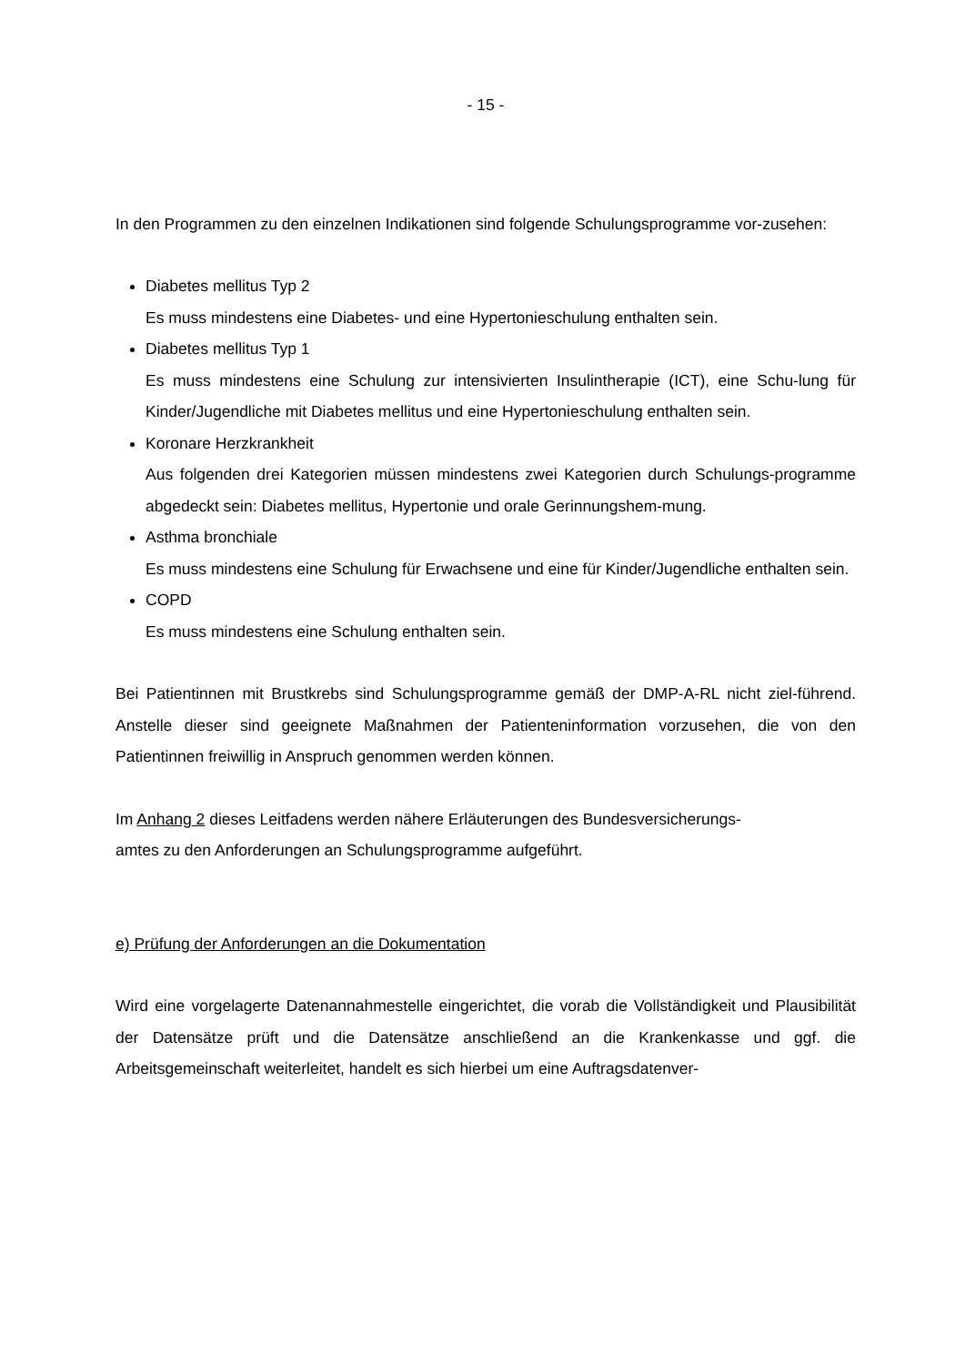- 15 -
In den Programmen zu den einzelnen Indikationen sind folgende Schulungsprogramme vor-zusehen:
Diabetes mellitus Typ 2
Es muss mindestens eine Diabetes- und eine Hypertonieschulung enthalten sein.
Diabetes mellitus Typ 1
Es muss mindestens eine Schulung zur intensivierten Insulintherapie (ICT), eine Schu-lung für Kinder/Jugendliche mit Diabetes mellitus und eine Hypertonieschulung enthalten sein.
Koronare Herzkrankheit
Aus folgenden drei Kategorien müssen mindestens zwei Kategorien durch Schulungs-programme abgedeckt sein: Diabetes mellitus, Hypertonie und orale Gerinnungshem-mung.
Asthma bronchiale
Es muss mindestens eine Schulung für Erwachsene und eine für Kinder/Jugendliche enthalten sein.
COPD
Es muss mindestens eine Schulung enthalten sein.
Bei Patientinnen mit Brustkrebs sind Schulungsprogramme gemäß der DMP-A-RL nicht ziel-führend. Anstelle dieser sind geeignete Maßnahmen der Patienteninformation vorzusehen, die von den Patientinnen freiwillig in Anspruch genommen werden können.
Im Anhang 2 dieses Leitfadens werden nähere Erläuterungen des Bundesversicherungs-
amtes zu den Anforderungen an Schulungsprogramme aufgeführt.
e) Prüfung der Anforderungen an die Dokumentation
Wird eine vorgelagerte Datenannahmestelle eingerichtet, die vorab die Vollständigkeit und Plausibilität der Datensätze prüft und die Datensätze anschließend an die Krankenkasse und ggf. die Arbeitsgemeinschaft weiterleitet, handelt es sich hierbei um eine Auftragsdatenver-